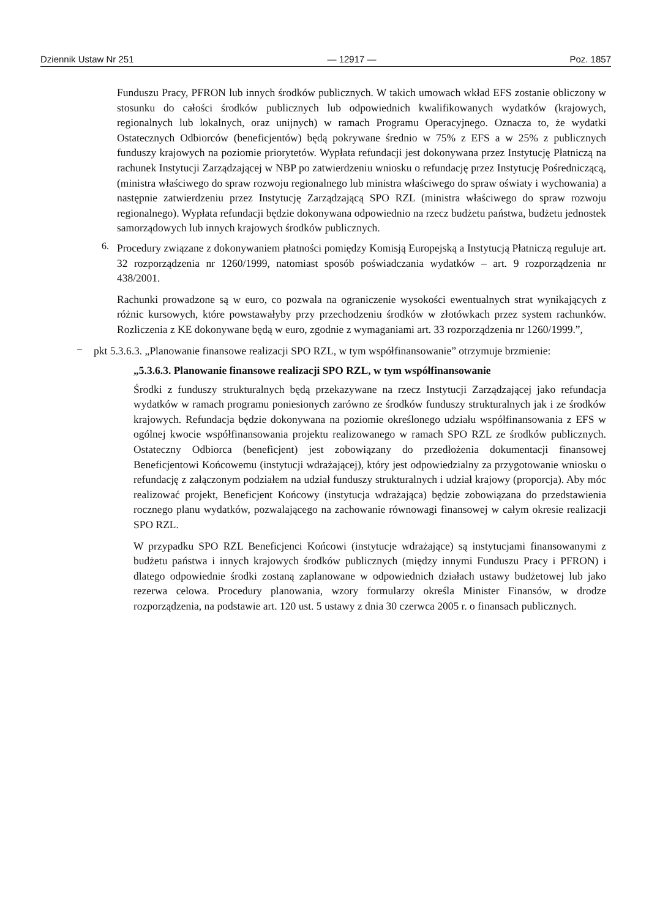Dziennik Ustaw Nr 251 — 12917 — Poz. 1857
Funduszu Pracy, PFRON lub innych środków publicznych. W takich umowach wkład EFS zostanie obliczony w stosunku do całości środków publicznych lub odpowiednich kwalifikowanych wydatków (krajowych, regionalnych lub lokalnych, oraz unijnych) w ramach Programu Operacyjnego. Oznacza to, że wydatki Ostatecznych Odbiorców (beneficjentów) będą pokrywane średnio w 75% z EFS a w 25% z publicznych funduszy krajowych na poziomie priorytetów. Wypłata refundacji jest dokonywana przez Instytucję Płatniczą na rachunek Instytucji Zarządzającej w NBP po zatwierdzeniu wniosku o refundację przez Instytucję Pośredniczącą, (ministra właściwego do spraw rozwoju regionalnego lub ministra właściwego do spraw oświaty i wychowania) a następnie zatwierdzeniu przez Instytucję Zarządzającą SPO RZL (ministra właściwego do spraw rozwoju regionalnego). Wypłata refundacji będzie dokonywana odpowiednio na rzecz budżetu państwa, budżetu jednostek samorządowych lub innych krajowych środków publicznych.
6.
Procedury związane z dokonywaniem płatności pomiędzy Komisją Europejską a Instytucją Płatniczą reguluje art. 32 rozporządzenia nr 1260/1999, natomiast sposób poświadczania wydatków – art. 9 rozporządzenia nr 438/2001.
Rachunki prowadzone są w euro, co pozwala na ograniczenie wysokości ewentualnych strat wynikających z różnic kursowych, które powstawałyby przy przechodzeniu środków w złotówkach przez system rachunków. Rozliczenia z KE dokonywane będą w euro, zgodnie z wymaganiami art. 33 rozporządzenia nr 1260/1999.”,
–
pkt 5.3.6.3. „Planowanie finansowe realizacji SPO RZL, w tym współfinansowanie” otrzymuje brzmienie:
„5.3.6.3. Planowanie finansowe realizacji SPO RZL, w tym współfinansowanie
Środki z funduszy strukturalnych będą przekazywane na rzecz Instytucji Zarządzającej jako refundacja wydatków w ramach programu poniesionych zarówno ze środków funduszy strukturalnych jak i ze środków krajowych. Refundacja będzie dokonywana na poziomie określonego udziału współfinansowania z EFS w ogólnej kwocie współfinansowania projektu realizowanego w ramach SPO RZL ze środków publicznych. Ostateczny Odbiorca (beneficjent) jest zobowiązany do przedłożenia dokumentacji finansowej Beneficjentowi Końcowemu (instytucji wdrażającej), który jest odpowiedzialny za przygotowanie wniosku o refundację z załączonym podziałem na udział funduszy strukturalnych i udział krajowy (proporcja). Aby móc realizować projekt, Beneficjent Końcowy (instytucja wdrażająca) będzie zobowiązana do przedstawienia rocznego planu wydatków, pozwalającego na zachowanie równowagi finansowej w całym okresie realizacji SPO RZL.
W przypadku SPO RZL Beneficjenci Końcowi (instytucje wdrażające) są instytucjami finansowanymi z budżetu państwa i innych krajowych środków publicznych (między innymi Funduszu Pracy i PFRON) i dlatego odpowiednie środki zostaną zaplanowane w odpowiednich działach ustawy budżetowej lub jako rezerwa celowa. Procedury planowania, wzory formularzy określa Minister Finansów, w drodze rozporządzenia, na podstawie art. 120 ust. 5 ustawy z dnia 30 czerwca 2005 r. o finansach publicznych.